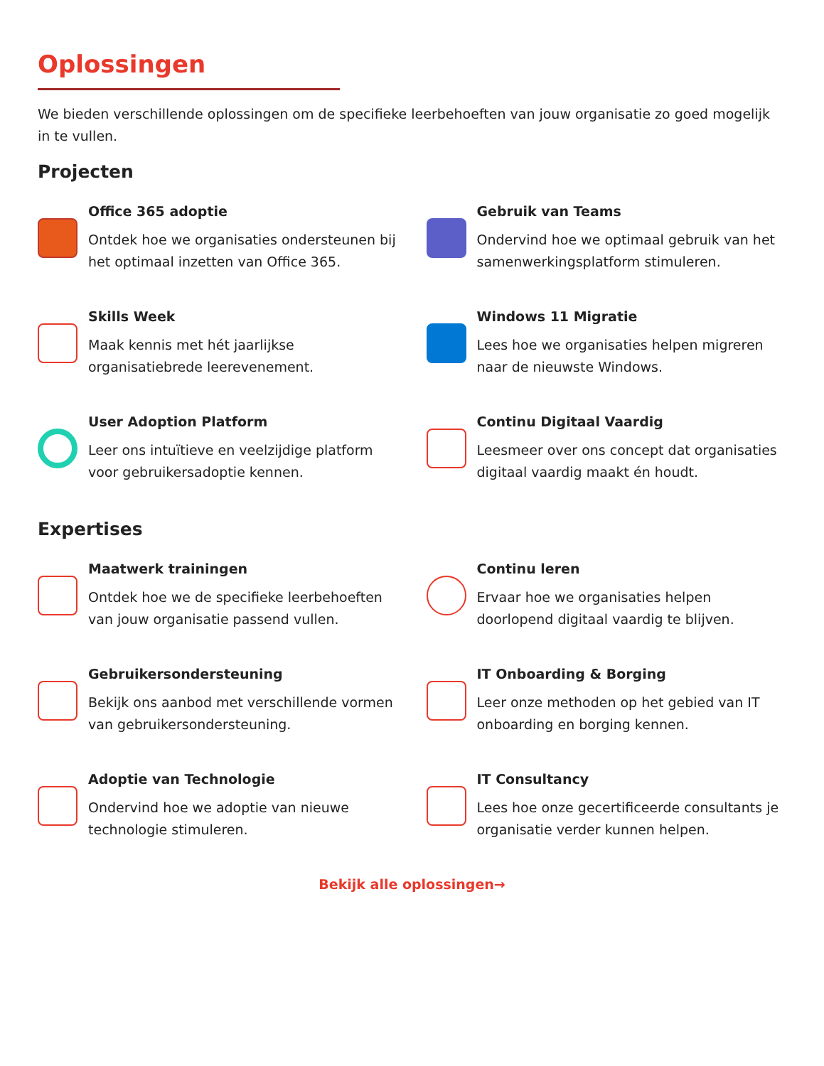Oplossingen
We bieden verschillende oplossingen om de specifieke leerbehoeften van jouw organisatie zo goed mogelijk in te vullen.
Projecten
Office 365 adoptie
Ontdek hoe we organisaties ondersteunen bij het optimaal inzetten van Office 365.
Gebruik van Teams
Ondervind hoe we optimaal gebruik van het samenwerkingsplatform stimuleren.
Skills Week
Maak kennis met hét jaarlijkse organisatiebrede leerevenement.
Windows 11 Migratie
Lees hoe we organisaties helpen migreren naar de nieuwste Windows.
User Adoption Platform
Leer ons intuïtieve en veelzijdige platform voor gebruikersadoptie kennen.
Continu Digitaal Vaardig
Leesmeer over ons concept dat organisaties digitaal vaardig maakt én houdt.
Expertises
Maatwerk trainingen
Ontdek hoe we de specifieke leerbehoeften van jouw organisatie passend vullen.
Continu leren
Ervaar hoe we organisaties helpen doorlopend digitaal vaardig te blijven.
Gebruikersondersteuning
Bekijk ons aanbod met verschillende vormen van gebruikersondersteuning.
IT Onboarding & Borging
Leer onze methoden op het gebied van IT onboarding en borging kennen.
Adoptie van Technologie
Ondervind hoe we adoptie van nieuwe technologie stimuleren.
IT Consultancy
Lees hoe onze gecertificeerde consultants je organisatie verder kunnen helpen.
Bekijk alle oplossingen→